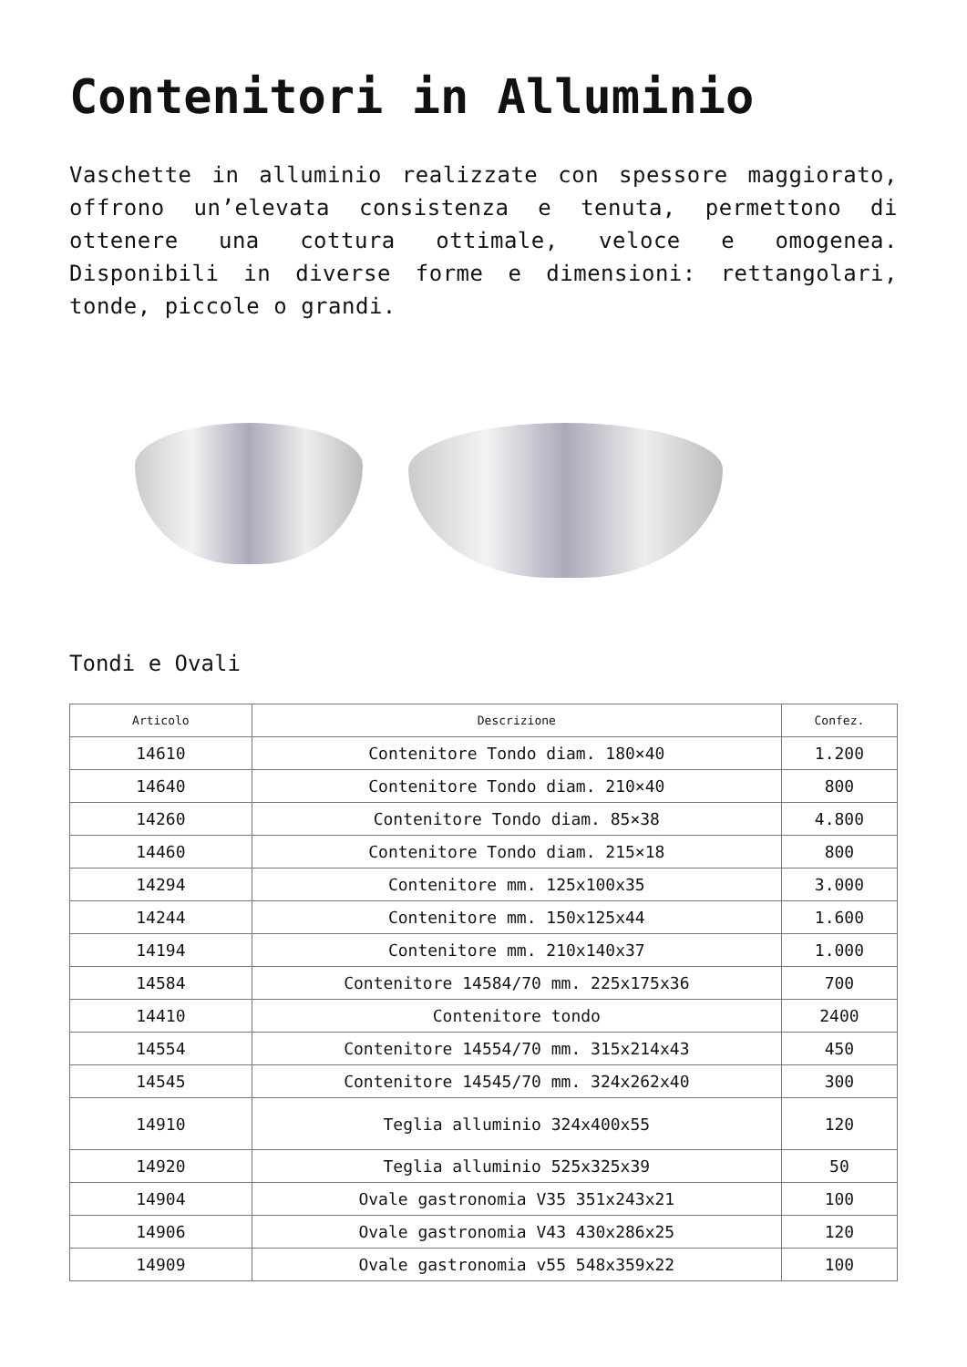Contenitori in Alluminio
Vaschette in alluminio realizzate con spessore maggiorato, offrono un’elevata consistenza e tenuta, permettono di ottenere una cottura ottimale, veloce e omogenea. Disponibili in diverse forme e dimensioni: rettangolari, tonde, piccole o grandi.
Tondi e Ovali
| Articolo | Descrizione | Confez. |
| --- | --- | --- |
| 14610 | Contenitore Tondo diam. 180×40 | 1.200 |
| 14640 | Contenitore Tondo diam. 210×40 | 800 |
| 14260 | Contenitore Tondo diam. 85×38 | 4.800 |
| 14460 | Contenitore Tondo diam. 215×18 | 800 |
| 14294 | Contenitore mm. 125x100x35 | 3.000 |
| 14244 | Contenitore mm. 150x125x44 | 1.600 |
| 14194 | Contenitore mm. 210x140x37 | 1.000 |
| 14584 | Contenitore 14584/70 mm. 225x175x36 | 700 |
| 14410 | Contenitore tondo | 2400 |
| 14554 | Contenitore 14554/70 mm. 315x214x43 | 450 |
| 14545 | Contenitore 14545/70 mm. 324x262x40 | 300 |
| 14910 | Teglia alluminio 324x400x55 | 120 |
| 14920 | Teglia alluminio 525x325x39 | 50 |
| 14904 | Ovale gastronomia V35 351x243x21 | 100 |
| 14906 | Ovale gastronomia V43 430x286x25 | 120 |
| 14909 | Ovale gastronomia v55 548x359x22 | 100 |